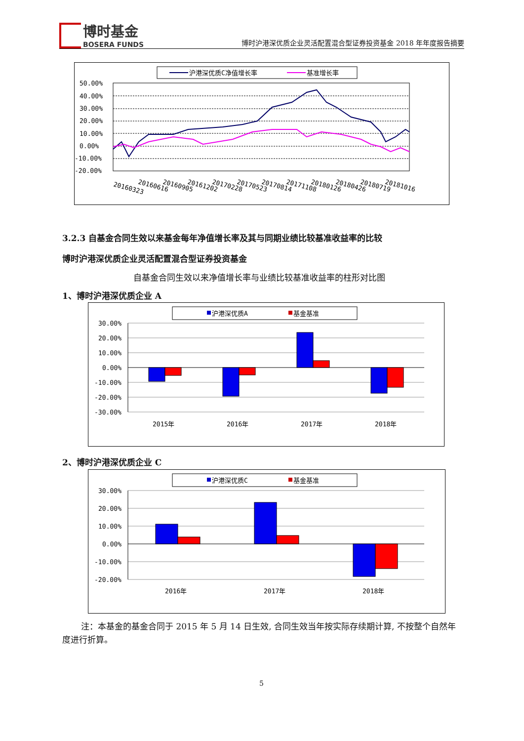博时基金
BOSERA FUNDS
博时沪港深优质企业灵活配置混合型证券投资基金 2018 年年度报告摘要
沪港深优质C净值增长率
基准增长率
50.00%
40.00%
30.00%
20.00%
10.00%
0.00%
-10.00%
-20.00%
20160323
20160616
20160905
20161202
20170228
20170523
20170814
20171108
20180126
20180426
20180719
20181016
3.2.3 自基金合同生效以来基金每年净值增长率及其与同期业绩比较基准收益率的比较
博时沪港深优质企业灵活配置混合型证券投资基金
自基金合同生效以来净值增长率与业绩比较基准收益率的柱形对比图
1、博时沪港深优质企业 A
沪港深优质A
基金基准
30.00%
20.00%
10.00%
0.00%
-10.00%
-20.00%
-30.00%
2015年
2016年
2017年
2018年
2、博时沪港深优质企业 C
沪港深优质C
基金基准
30.00%
20.00%
10.00%
0.00%
-10.00%
-20.00%
2016年
2017年
2018年
注：本基金的基金合同于 2015 年 5 月 14 日生效, 合同生效当年按实际存续期计算, 不按整个自然年度进行折算。
5